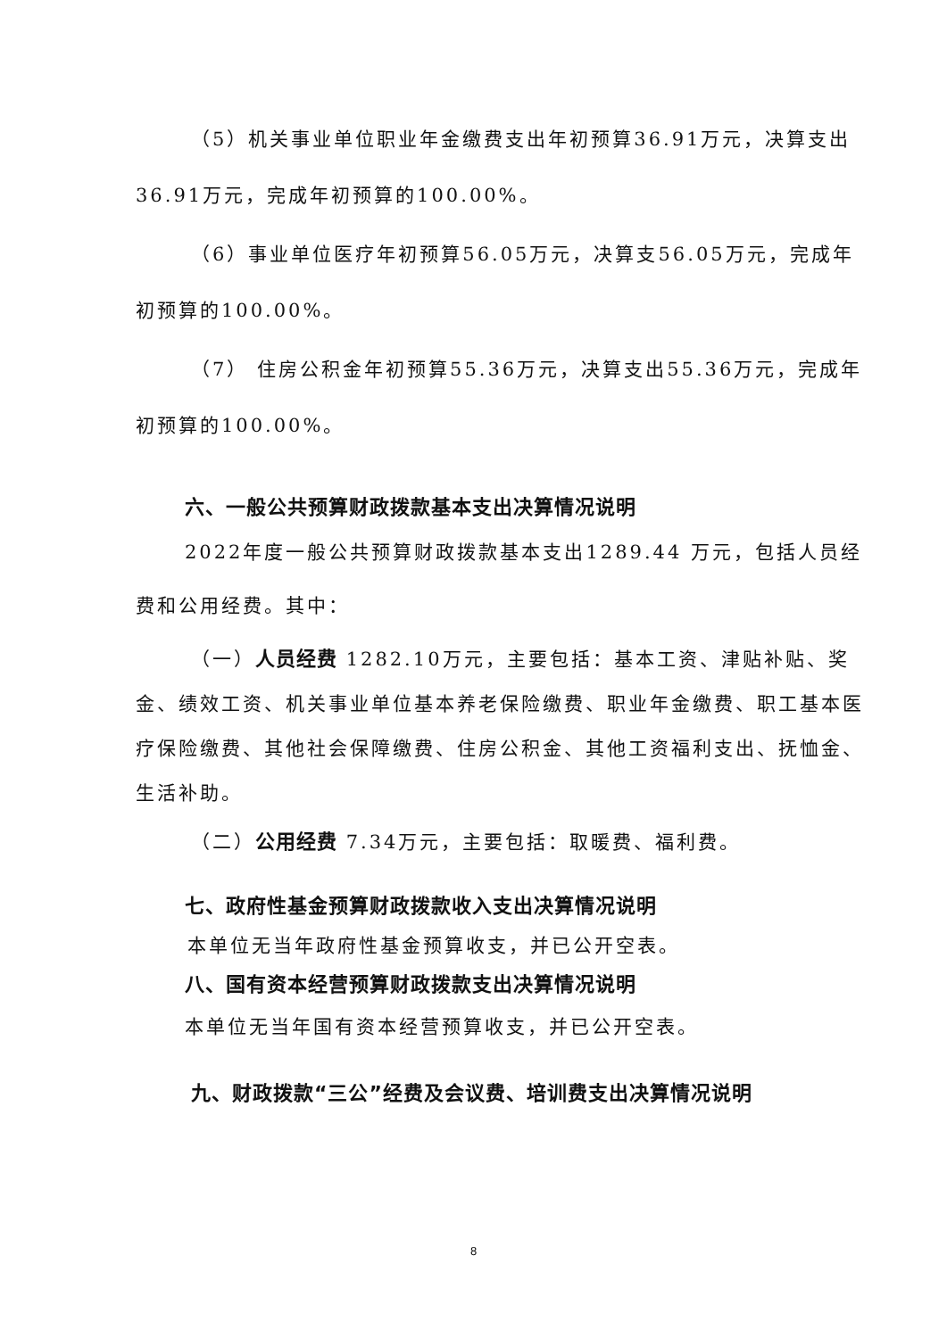（5）机关事业单位职业年金缴费支出年初预算36.91万元，决算支出36.91万元，完成年初预算的100.00%。
（6）事业单位医疗年初预算56.05万元，决算支56.05万元，完成年初预算的100.00%。
（7） 住房公积金年初预算55.36万元，决算支出55.36万元，完成年初预算的100.00%。
六、一般公共预算财政拨款基本支出决算情况说明
2022年度一般公共预算财政拨款基本支出1289.44 万元，包括人员经费和公用经费。其中：
（一）人员经费 1282.10万元，主要包括：基本工资、津贴补贴、奖金、绩效工资、机关事业单位基本养老保险缴费、职业年金缴费、职工基本医疗保险缴费、其他社会保障缴费、住房公积金、其他工资福利支出、抚恤金、生活补助。
（二）公用经费 7.34万元，主要包括：取暖费、福利费。
七、政府性基金预算财政拨款收入支出决算情况说明
本单位无当年政府性基金预算收支，并已公开空表。
八、国有资本经营预算财政拨款支出决算情况说明
本单位无当年国有资本经营预算收支，并已公开空表。
九、财政拨款“三公”经费及会议费、培训费支出决算情况说明
8